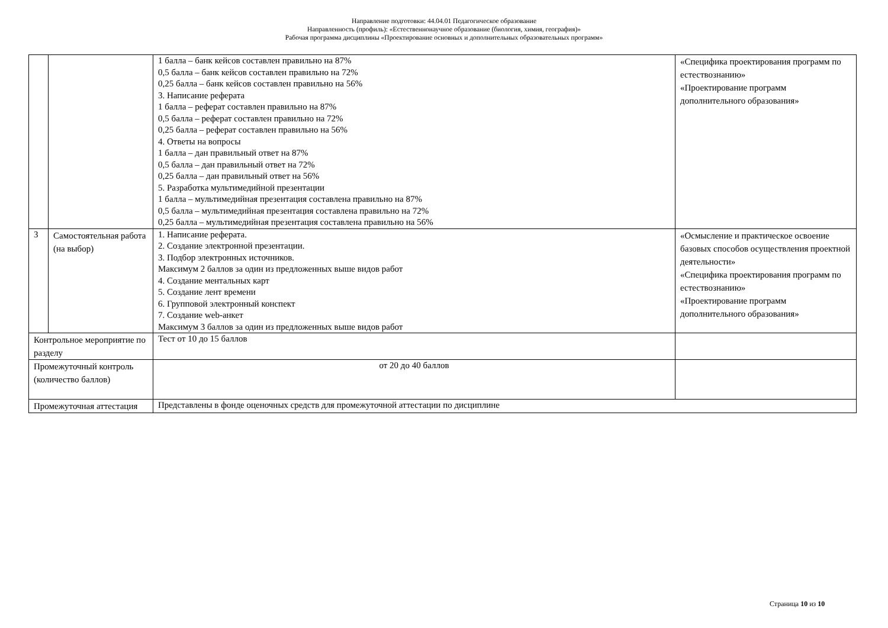Направление подготовки: 44.04.01 Педагогическое образование
Направленность (профиль): «Естественнонаучное образование (биология, химия, география)»
Рабочая программа дисциплины «Проектирование основных и дополнительных образовательных программ»
| | | 1 балла – банк кейсов составлен правильно на 87% 0,5 балла – банк кейсов составлен правильно на 72% 0,25 балла – банк кейсов составлен правильно на 56% 3. Написание реферата 1 балла – реферат составлен правильно на 87% 0,5 балла – реферат составлен правильно на 72% 0,25 балла – реферат составлен правильно на 56% 4. Ответы на вопросы 1 балла – дан правильный ответ на 87% 0,5 балла – дан правильный ответ на 72% 0,25 балла – дан правильный ответ на 56% 5. Разработка мультимедийной презентации 1 балла – мультимедийная презентация составлена правильно на 87% 0,5 балла – мультимедийная презентация составлена правильно на 72% 0,25 балла – мультимедийная презентация составлена правильно на 56% | «Специфика проектирования программ по естествознанию» «Проектирование программ дополнительного образования» |
| 3 | Самостоятельная работа (на выбор) | 1. Написание реферата. 2. Создание электронной презентации. 3. Подбор электронных источников. Максимум 2 баллов за один из предложенных выше видов работ 4. Создание ментальных карт 5. Создание лент времени 6. Групповой электронный конспект 7. Создание web-анкет Максимум 3 баллов за один из предложенных выше видов работ | «Осмысление и практическое освоение базовых способов осуществления проектной деятельности» «Специфика проектирования программ по естествознанию» «Проектирование программ дополнительного образования» |
| Контрольное мероприятие по разделу | | Тест от 10 до 15 баллов | |
| Промежуточный контроль (количество баллов) | | от 20 до 40 баллов | |
| Промежуточная аттестация | | Представлены в фонде оценочных средств для промежуточной аттестации по дисциплине | |
Страница 10 из 10